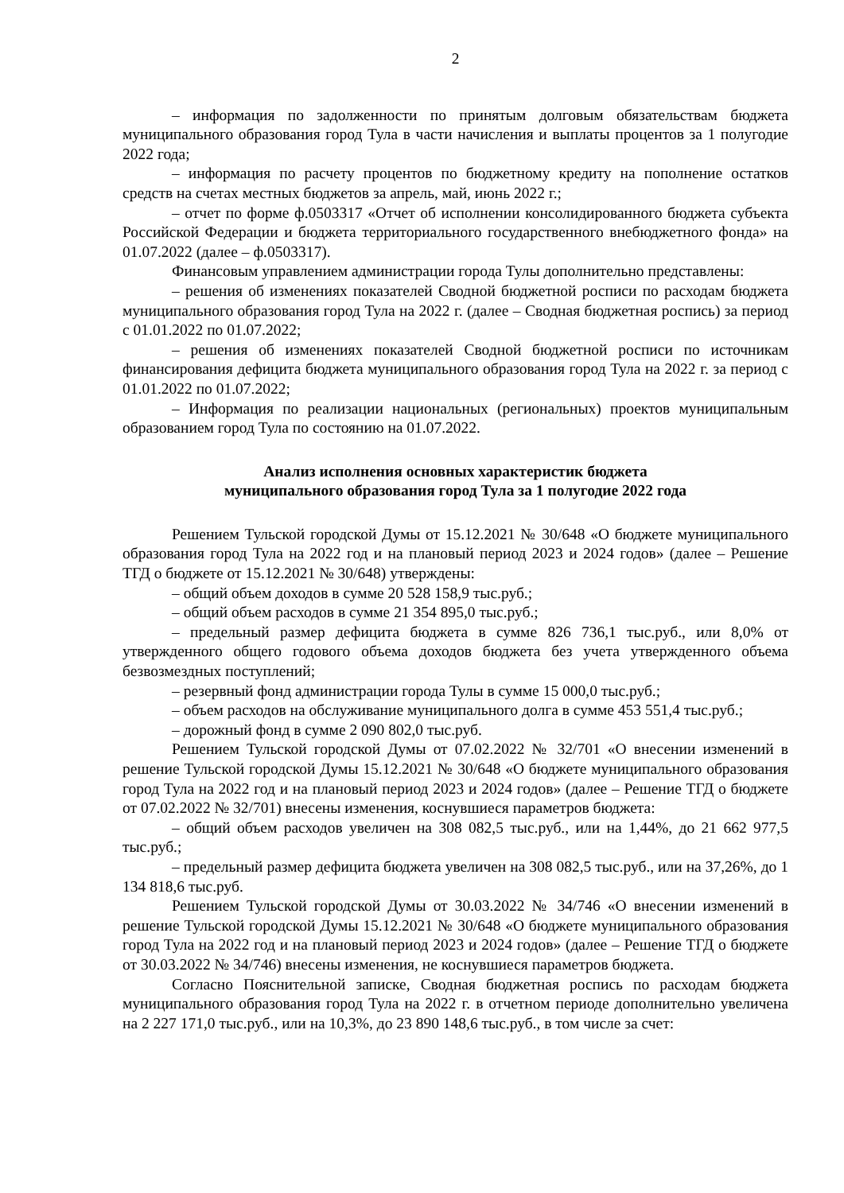2
– информация по задолженности по принятым долговым обязательствам бюджета муниципального образования город Тула в части начисления и выплаты процентов за 1 полугодие 2022 года;
– информация по расчету процентов по бюджетному кредиту на пополнение остатков средств на счетах местных бюджетов за апрель, май, июнь 2022 г.;
– отчет по форме ф.0503317 «Отчет об исполнении консолидированного бюджета субъекта Российской Федерации и бюджета территориального государственного внебюджетного фонда» на 01.07.2022 (далее – ф.0503317).
Финансовым управлением администрации города Тулы дополнительно представлены:
– решения об изменениях показателей Сводной бюджетной росписи по расходам бюджета муниципального образования город Тула на 2022 г. (далее – Сводная бюджетная роспись) за период с 01.01.2022 по 01.07.2022;
– решения об изменениях показателей Сводной бюджетной росписи по источникам финансирования дефицита бюджета муниципального образования город Тула на 2022 г. за период с 01.01.2022 по 01.07.2022;
– Информация по реализации национальных (региональных) проектов муниципальным образованием город Тула по состоянию на 01.07.2022.
Анализ исполнения основных характеристик бюджета
муниципального образования город Тула за 1 полугодие 2022 года
Решением Тульской городской Думы от 15.12.2021 № 30/648 «О бюджете муниципального образования город Тула на 2022 год и на плановый период 2023 и 2024 годов» (далее – Решение ТГД о бюджете от 15.12.2021 № 30/648) утверждены:
– общий объем доходов в сумме 20 528 158,9 тыс.руб.;
– общий объем расходов в сумме 21 354 895,0 тыс.руб.;
– предельный размер дефицита бюджета в сумме 826 736,1 тыс.руб., или 8,0% от утвержденного общего годового объема доходов бюджета без учета утвержденного объема безвозмездных поступлений;
– резервный фонд администрации города Тулы в сумме 15 000,0 тыс.руб.;
– объем расходов на обслуживание муниципального долга в сумме 453 551,4 тыс.руб.;
– дорожный фонд в сумме 2 090 802,0 тыс.руб.
Решением Тульской городской Думы от 07.02.2022 № 32/701 «О внесении изменений в решение Тульской городской Думы 15.12.2021 № 30/648 «О бюджете муниципального образования город Тула на 2022 год и на плановый период 2023 и 2024 годов» (далее – Решение ТГД о бюджете от 07.02.2022 № 32/701) внесены изменения, коснувшиеся параметров бюджета:
– общий объем расходов увеличен на 308 082,5 тыс.руб., или на 1,44%, до 21 662 977,5 тыс.руб.;
– предельный размер дефицита бюджета увеличен на 308 082,5 тыс.руб., или на 37,26%, до 1 134 818,6 тыс.руб.
Решением Тульской городской Думы от 30.03.2022 № 34/746 «О внесении изменений в решение Тульской городской Думы 15.12.2021 № 30/648 «О бюджете муниципального образования город Тула на 2022 год и на плановый период 2023 и 2024 годов» (далее – Решение ТГД о бюджете от 30.03.2022 № 34/746) внесены изменения, не коснувшиеся параметров бюджета.
Согласно Пояснительной записке, Сводная бюджетная роспись по расходам бюджета муниципального образования город Тула на 2022 г. в отчетном периоде дополнительно увеличена на 2 227 171,0 тыс.руб., или на 10,3%, до 23 890 148,6 тыс.руб., в том числе за счет: